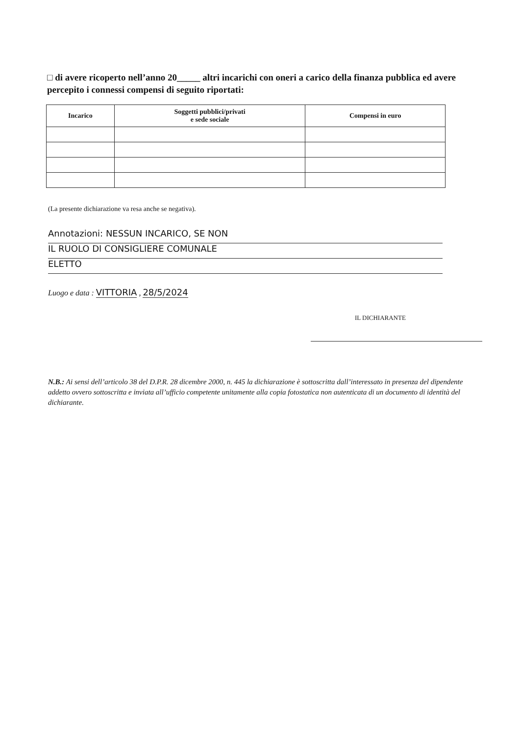□ di avere ricoperto nell’anno 20_____ altri incarichi con oneri a carico della finanza pubblica ed avere percepito i connessi compensi di seguito riportati:
| Incarico | Soggetti pubblici/privati e sede sociale | Compensi in euro |
| --- | --- | --- |
(La presente dichiarazione va resa anche se negativa).
Annotazioni: NESSUN INCARICO, SE NON
IL RUOLO DI CONSIGLIERE COMUNALE
ELETTO
Luogo e data : VITTORIA , 28/5/2024
IL DICHIARANTE
N.B.: Ai sensi dell’articolo 38 del D.P.R. 28 dicembre 2000, n. 445 la dichiarazione è sottoscritta dall’interessato in presenza del dipendente addetto ovvero sottoscritta e inviata all’ufficio competente unitamente alla copia fotostatica non autenticata di un documento di identità del dichiarante.